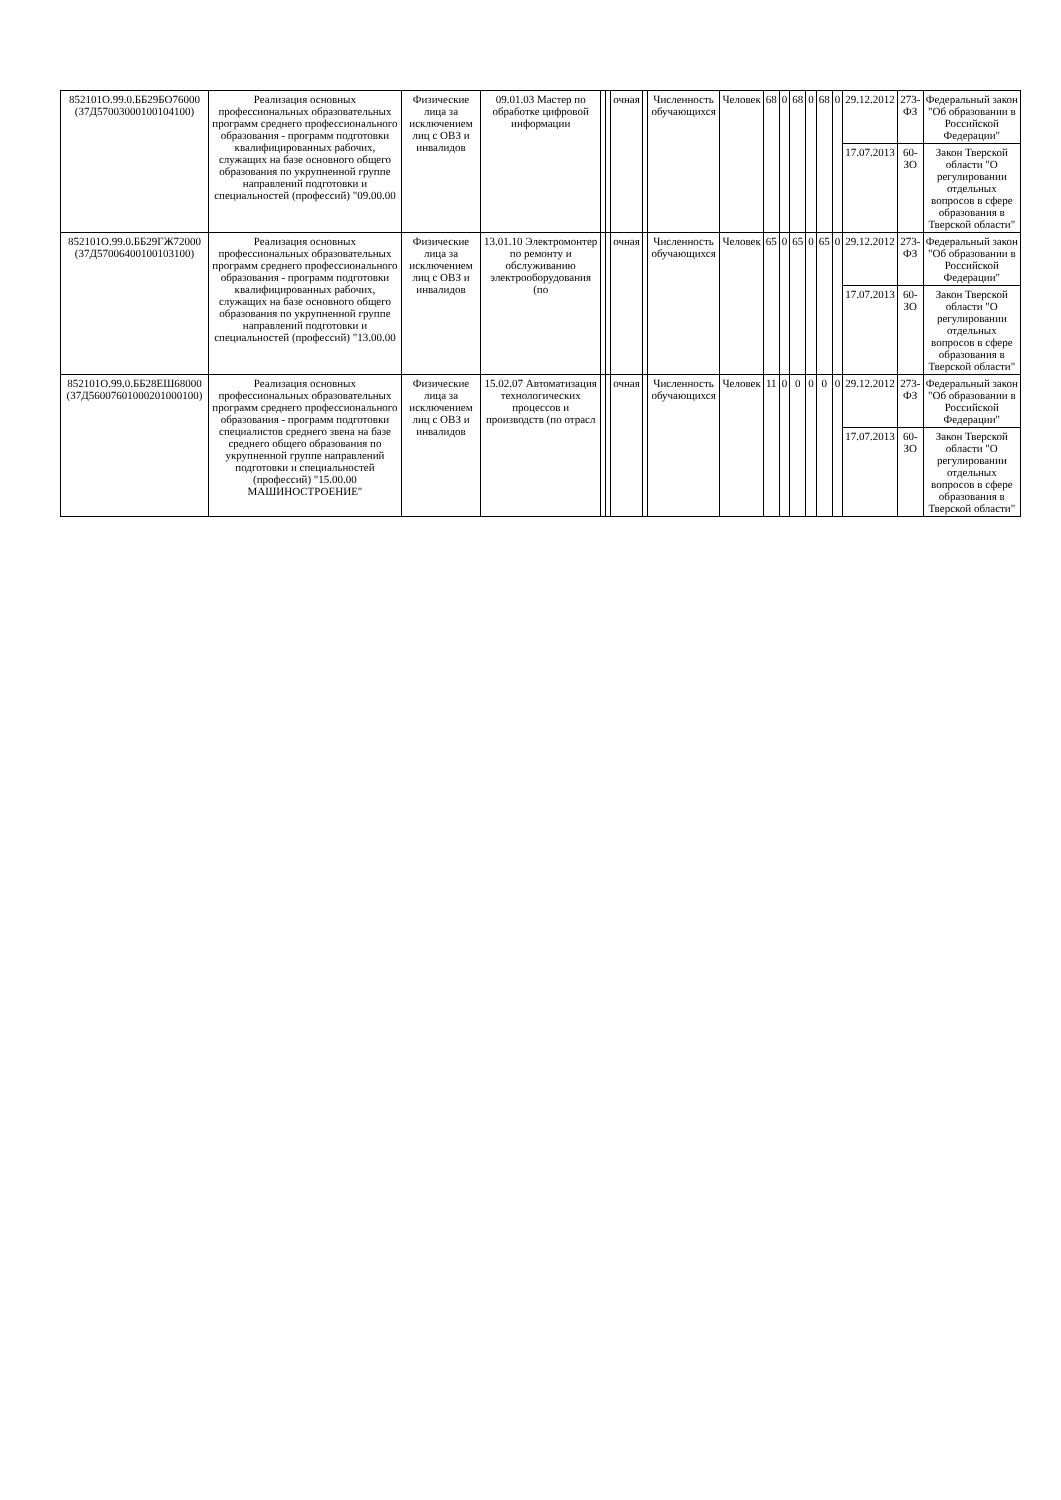| 852101О.99.0.ББ29БО76000 (37Д57003000100104100) | Реализация основных профессиональных образовательных программ среднего профессионального образования - программ подготовки квалифицированных рабочих, служащих на базе основного общего образования по укрупненной группе направлений подготовки и специальностей (профессий) "09.00.00 | Физические лица за исключением лиц с ОВЗ и инвалидов | 09.01.03 Мастер по обработке цифровой информации | | | очная | | Численность обучающихся | Человек | 68 | 0 | 68 | 0 | 68 | 0 | 29.12.2012 | 273-ФЗ | Федеральный закон "Об образовании в Российской Федерации" |
| | | | | | | | | | | | | | | | | 17.07.2013 | 60-ЗО | Закон Тверской области "О регулировании отдельных вопросов в сфере образования в Тверской области" |
| 852101О.99.0.ББ29ГЖ72000 (37Д57006400100103100) | Реализация основных профессиональных образовательных программ среднего профессионального образования - программ подготовки квалифицированных рабочих, служащих на базе основного общего образования по укрупненной группе направлений подготовки и специальностей (профессий) "13.00.00 | Физические лица за исключением лиц с ОВЗ и инвалидов | 13.01.10 Электромонтер по ремонту и обслуживанию электрооборудования (по | | | очная | | Численность обучающихся | Человек | 65 | 0 | 65 | 0 | 65 | 0 | 29.12.2012 | 273-ФЗ | Федеральный закон "Об образовании в Российской Федерации" |
| | | | | | | | | | | | | | | | | 17.07.2013 | 60-ЗО | Закон Тверской области "О регулировании отдельных вопросов в сфере образования в Тверской области" |
| 852101О.99.0.ББ28ЕШ68000 (37Д56007601000201000100) | Реализация основных профессиональных образовательных программ среднего профессионального образования - программ подготовки специалистов среднего звена на базе среднего общего образования по укрупненной группе направлений подготовки и специальностей (профессий) "15.00.00 МАШИНОСТРОЕНИЕ" | Физические лица за исключением лиц с ОВЗ и инвалидов | 15.02.07 Автоматизация технологических процессов и производств (по отрасл | | | очная | | Численность обучающихся | Человек | 11 | 0 | 0 | 0 | 0 | 0 | 29.12.2012 | 273-ФЗ | Федеральный закон "Об образовании в Российской Федерации" |
| | | | | | | | | | | | | | | | | 17.07.2013 | 60-ЗО | Закон Тверской области "О регулировании отдельных вопросов в сфере образования в Тверской области" |